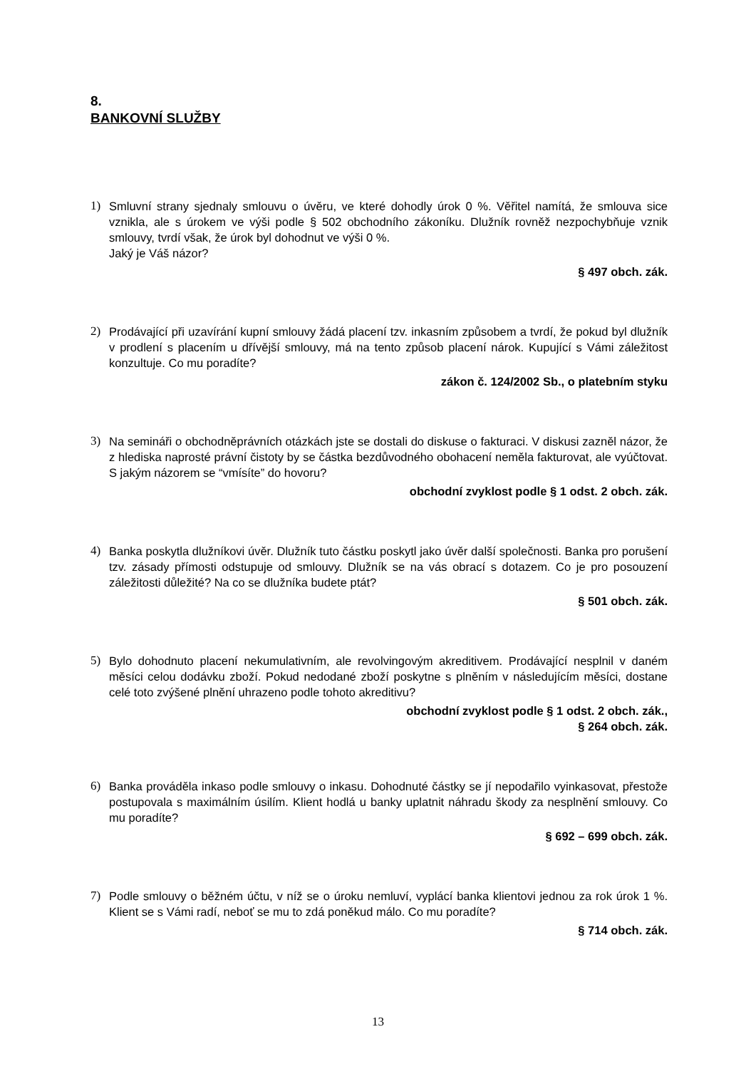8.
BANKOVNÍ SLUŽBY
1) Smluvní strany sjednaly smlouvu o úvěru, ve které dohodly úrok 0 %. Věřitel namítá, že smlouva sice vznikla, ale s úrokem ve výši podle § 502 obchodního zákoníku. Dlužník rovněž nezpochybňuje vznik smlouvy, tvrdí však, že úrok byl dohodnut ve výši 0 %.
Jaký je Váš názor?
§ 497 obch. zák.
2) Prodávající při uzavírání kupní smlouvy žádá placení tzv. inkasním způsobem a tvrdí, že pokud byl dlužník v prodlení s placením u dřívější smlouvy, má na tento způsob placení nárok. Kupující s Vámi záležitost konzultuje. Co mu poradíte?
zákon č. 124/2002 Sb., o platebním styku
3) Na semináři o obchodněprávních otázkách jste se dostali do diskuse o fakturaci. V diskusi zazněl názor, že z hlediska naprosté právní čistoty by se částka bezdůvodného obohacení neměla fakturovat, ale vyúčtovat. S jakým názorem se “vmísíte” do hovoru?
obchodní zvyklost podle § 1 odst. 2 obch. zák.
4) Banka poskytla dlužníkovi úvěr. Dlužník tuto částku poskytl jako úvěr další společnosti. Banka pro porušení tzv. zásady přímosti odstupuje od smlouvy. Dlužník se na vás obrací s dotazem. Co je pro posouzení záležitosti důležité? Na co se dlužníka budete ptát?
§ 501 obch. zák.
5) Bylo dohodnuto placení nekumulativním, ale revolvingovým akreditivem. Prodávající nesplnil v daném měsíci celou dodávku zboží. Pokud nedodané zboží poskytne s plněním v následujícím měsíci, dostane celé toto zvýšené plnění uhrazeno podle tohoto akreditivu?
obchodní zvyklost podle § 1 odst. 2 obch. zák.,
§ 264 obch. zák.
6) Banka prováděla inkaso podle smlouvy o inkasu. Dohodnuté částky se jí nepodařilo vyinkasovat, přestože postupovala s maximálním úsilím. Klient hodlá u banky uplatnit náhradu škody za nesplnění smlouvy. Co mu poradíte?
§ 692 – 699 obch. zák.
7) Podle smlouvy o běžném účtu, v níž se o úroku nemluví, vyplácí banka klientovi jednou za rok úrok 1 %. Klient se s Vámi radí, neboť se mu to zdá poněkud málo. Co mu poradíte?
§ 714 obch. zák.
13